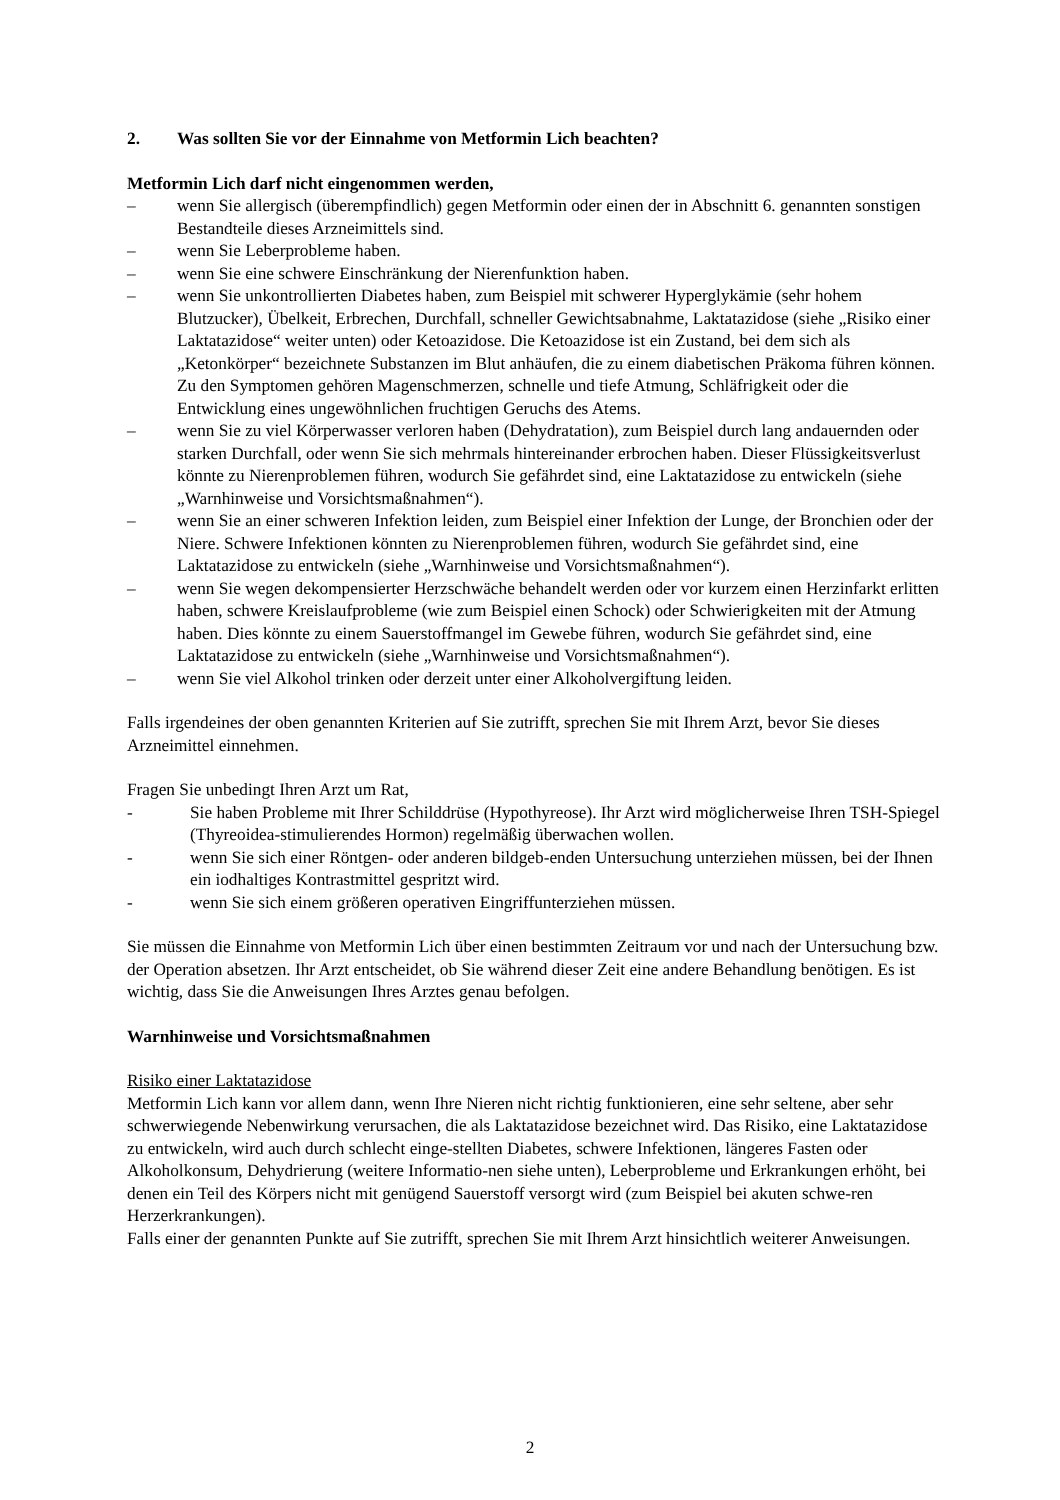2. Was sollten Sie vor der Einnahme von Metformin Lich beachten?
Metformin Lich darf nicht eingenommen werden,
– wenn Sie allergisch (überempfindlich) gegen Metformin oder einen der in Abschnitt 6. genannten sonstigen Bestandteile dieses Arzneimittels sind.
– wenn Sie Leberprobleme haben.
– wenn Sie eine schwere Einschränkung der Nierenfunktion haben.
– wenn Sie unkontrollierten Diabetes haben, zum Beispiel mit schwerer Hyperglykämie (sehr hohem Blutzucker), Übelkeit, Erbrechen, Durchfall, schneller Gewichtsabnahme, Laktatazidose (siehe „Risiko einer Laktatazidose“ weiter unten) oder Ketoazidose. Die Ketoazidose ist ein Zustand, bei dem sich als „Ketonkörper“ bezeichnete Substanzen im Blut anhäufen, die zu einem diabetischen Präkoma führen können. Zu den Symptomen gehören Magenschmerzen, schnelle und tiefe Atmung, Schläfrigkeit oder die Entwicklung eines ungewöhnlichen fruchtigen Geruchs des Atems.
– wenn Sie zu viel Körperwasser verloren haben (Dehydratation), zum Beispiel durch lang andauernden oder starken Durchfall, oder wenn Sie sich mehrmals hintereinander erbrochen haben. Dieser Flüssigkeitsverlust könnte zu Nierenproblemen führen, wodurch Sie gefährdet sind, eine Laktatazidose zu entwickeln (siehe „Warnhinweise und Vorsichtsmaßnahmen“).
– wenn Sie an einer schweren Infektion leiden, zum Beispiel einer Infektion der Lunge, der Bronchien oder der Niere. Schwere Infektionen könnten zu Nierenproblemen führen, wodurch Sie gefährdet sind, eine Laktatazidose zu entwickeln (siehe „Warnhinweise und Vorsichtsmaßnahmen“).
– wenn Sie wegen dekompensierter Herzschwäche behandelt werden oder vor kurzem einen Herzinfarkt erlitten haben, schwere Kreislaufprobleme (wie zum Beispiel einen Schock) oder Schwierigkeiten mit der Atmung haben. Dies könnte zu einem Sauerstoffmangel im Gewebe führen, wodurch Sie gefährdet sind, eine Laktatazidose zu entwickeln (siehe „Warnhinweise und Vorsichtsmaßnahmen“).
– wenn Sie viel Alkohol trinken oder derzeit unter einer Alkoholvergiftung leiden.
Falls irgendeines der oben genannten Kriterien auf Sie zutrifft, sprechen Sie mit Ihrem Arzt, bevor Sie dieses Arzneimittel einnehmen.
Fragen Sie unbedingt Ihren Arzt um Rat,
- Sie haben Probleme mit Ihrer Schilddrüse (Hypothyreose). Ihr Arzt wird möglicherweise Ihren TSH-Spiegel (Thyreoidea-stimulierendes Hormon) regelmäßig überwachen wollen.
- wenn Sie sich einer Röntgen- oder anderen bildgeb-enden Untersuchung unterziehen müssen, bei der Ihnen ein iodhaltiges Kontrastmittel gespritzt wird.
- wenn Sie sich einem größeren operativen Eingriffunterziehen müssen.
Sie müssen die Einnahme von Metformin Lich über einen bestimmten Zeitraum vor und nach der Untersuchung bzw. der Operation absetzen. Ihr Arzt entscheidet, ob Sie während dieser Zeit eine andere Behandlung benötigen. Es ist wichtig, dass Sie die Anweisungen Ihres Arztes genau befolgen.
Warnhinweise und Vorsichtsmaßnahmen
Risiko einer Laktatazidose
Metformin Lich kann vor allem dann, wenn Ihre Nieren nicht richtig funktionieren, eine sehr seltene, aber sehr schwerwiegende Nebenwirkung verursachen, die als Laktatazidose bezeichnet wird. Das Risiko, eine Laktatazidose zu entwickeln, wird auch durch schlecht einge-stellten Diabetes, schwere Infektionen, längeres Fasten oder Alkoholkonsum, Dehydrierung (weitere Informatio-nen siehe unten), Leberprobleme und Erkrankungen erhöht, bei denen ein Teil des Körpers nicht mit genügend Sauerstoff versorgt wird (zum Beispiel bei akuten schwe-ren Herzerkrankungen).
Falls einer der genannten Punkte auf Sie zutrifft, sprechen Sie mit Ihrem Arzt hinsichtlich weiterer Anweisungen.
2